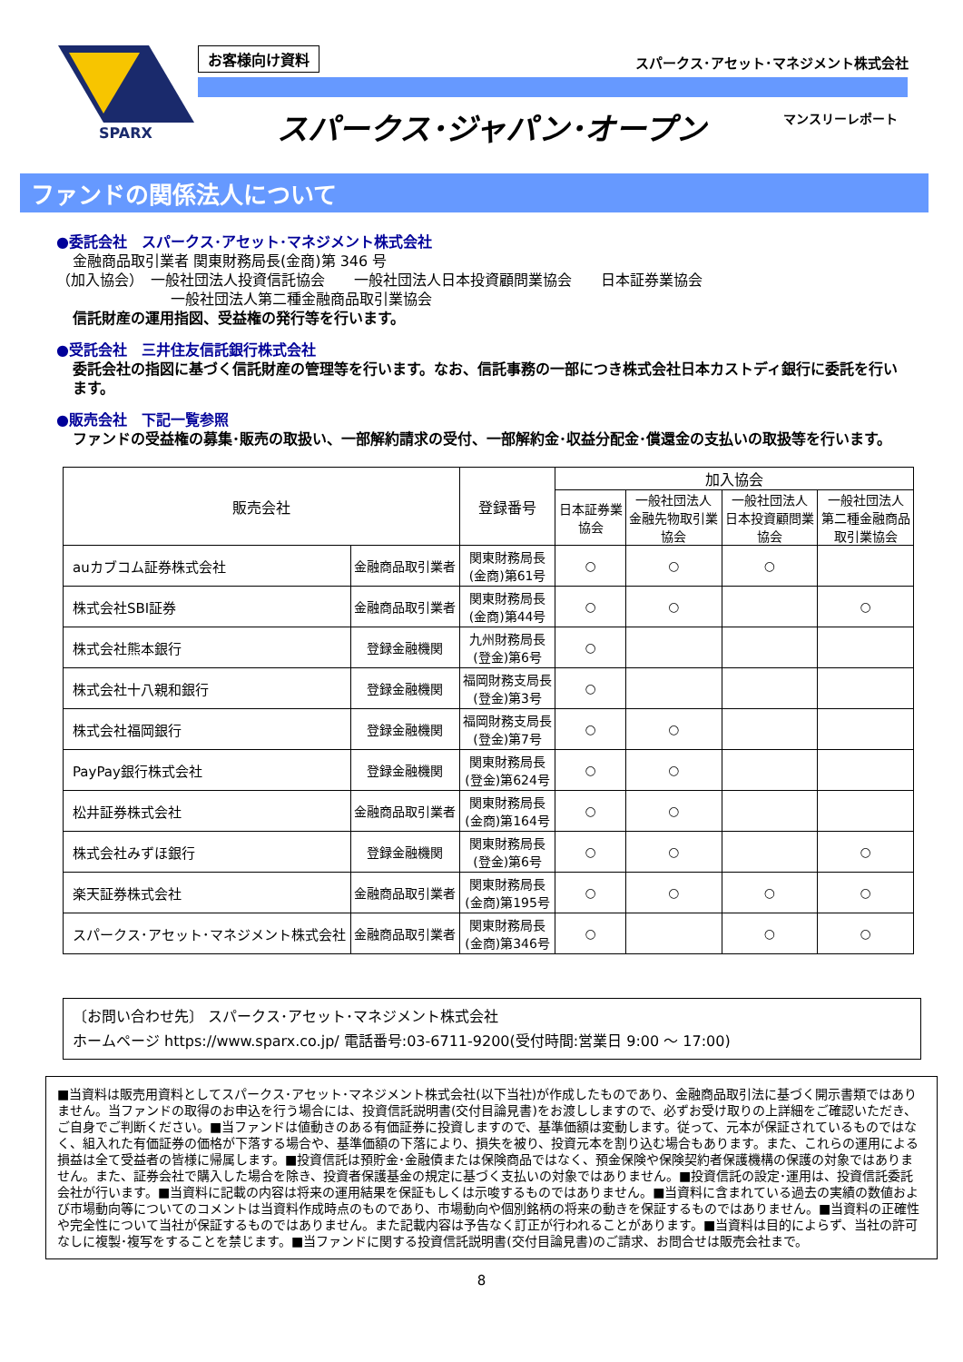SPARX
お客様向け資料
スパークス･アセット･マネジメント株式会社
スパークス･ジャパン･オープン マンスリーレポート
ファンドの関係法人について
●委託会社　スパークス･アセット･マネジメント株式会社
金融商品取引業者 関東財務局長(金商)第 346 号
（加入協会）　一般社団法人投資信託協会　　一般社団法人日本投資顧問業協会　　日本証券業協会
一般社団法人第二種金融商品取引業協会
信託財産の運用指図、受益権の発行等を行います。
●受託会社　三井住友信託銀行株式会社
委託会社の指図に基づく信託財産の管理等を行います。なお、信託事務の一部につき株式会社日本カストディ銀行に委託を行います。
●販売会社　下記一覧参照
ファンドの受益権の募集･販売の取扱い、一部解約請求の受付、一部解約金･収益分配金･償還金の支払いの取扱等を行います。
| 販売会社 | | 登録番号 | 加入協会 | | | |
| --- | --- | --- | --- | --- | --- | --- |
| | | | 日本証券業 協会 | 一般社団法人 金融先物取引業 協会 | 一般社団法人 日本投資顧問業 協会 | 一般社団法人 第二種金融商品 取引業協会 |
| auカブコム証券株式会社 | 金融商品取引業者 | 関東財務局長 (金商)第61号 | ○ | ○ | ○ | |
| 株式会社SBI証券 | 金融商品取引業者 | 関東財務局長 (金商)第44号 | ○ | ○ | | ○ |
| 株式会社熊本銀行 | 登録金融機関 | 九州財務局長 (登金)第6号 | ○ | | | |
| 株式会社十八親和銀行 | 登録金融機関 | 福岡財務支局長 (登金)第3号 | ○ | | | |
| 株式会社福岡銀行 | 登録金融機関 | 福岡財務支局長 (登金)第7号 | ○ | ○ | | |
| PayPay銀行株式会社 | 登録金融機関 | 関東財務局長 (登金)第624号 | ○ | ○ | | |
| 松井証券株式会社 | 金融商品取引業者 | 関東財務局長 (金商)第164号 | ○ | ○ | | |
| 株式会社みずほ銀行 | 登録金融機関 | 関東財務局長 (登金)第6号 | ○ | ○ | | ○ |
| 楽天証券株式会社 | 金融商品取引業者 | 関東財務局長 (金商)第195号 | ○ | ○ | ○ | ○ |
| スパークス･アセット･マネジメント株式会社 | 金融商品取引業者 | 関東財務局長 (金商)第346号 | ○ | | ○ | ○ |
〔お問い合わせ先〕 スパークス･アセット･マネジメント株式会社
ホームページ https://www.sparx.co.jp/ 電話番号:03-6711-9200(受付時間:営業日 9:00 ～ 17:00)
■当資料は販売用資料としてスパークス･アセット･マネジメント株式会社(以下当社)が作成したものであり、金融商品取引法に基づく開示書類ではありません。当ファンドの取得のお申込を行う場合には、投資信託説明書(交付目論見書)をお渡ししますので、必ずお受け取りの上詳細をご確認いただき、ご自身でご判断ください。■当ファンドは値動きのある有価証券に投資しますので、基準価額は変動します。従って、元本が保証されているものではなく、組入れた有価証券の価格が下落する場合や、基準価額の下落により、損失を被り、投資元本を割り込む場合もあります。また、これらの運用による損益は全て受益者の皆様に帰属します。■投資信託は預貯金･金融債または保険商品ではなく、預金保険や保険契約者保護機構の保護の対象ではありません。また、証券会社で購入した場合を除き、投資者保護基金の規定に基づく支払いの対象ではありません。■投資信託の設定･運用は、投資信託委託会社が行います。■当資料に記載の内容は将来の運用結果を保証もしくは示唆するものではありません。■当資料に含まれている過去の実績の数値および市場動向等についてのコメントは当資料作成時点のものであり、市場動向や個別銘柄の将来の動きを保証するものではありません。■当資料の正確性や完全性について当社が保証するものではありません。また記載内容は予告なく訂正が行われることがあります。■当資料は目的によらず、当社の許可なしに複製･複写をすることを禁じます。■当ファンドに関する投資信託説明書(交付目論見書)のご請求、お問合せは販売会社まで。
8